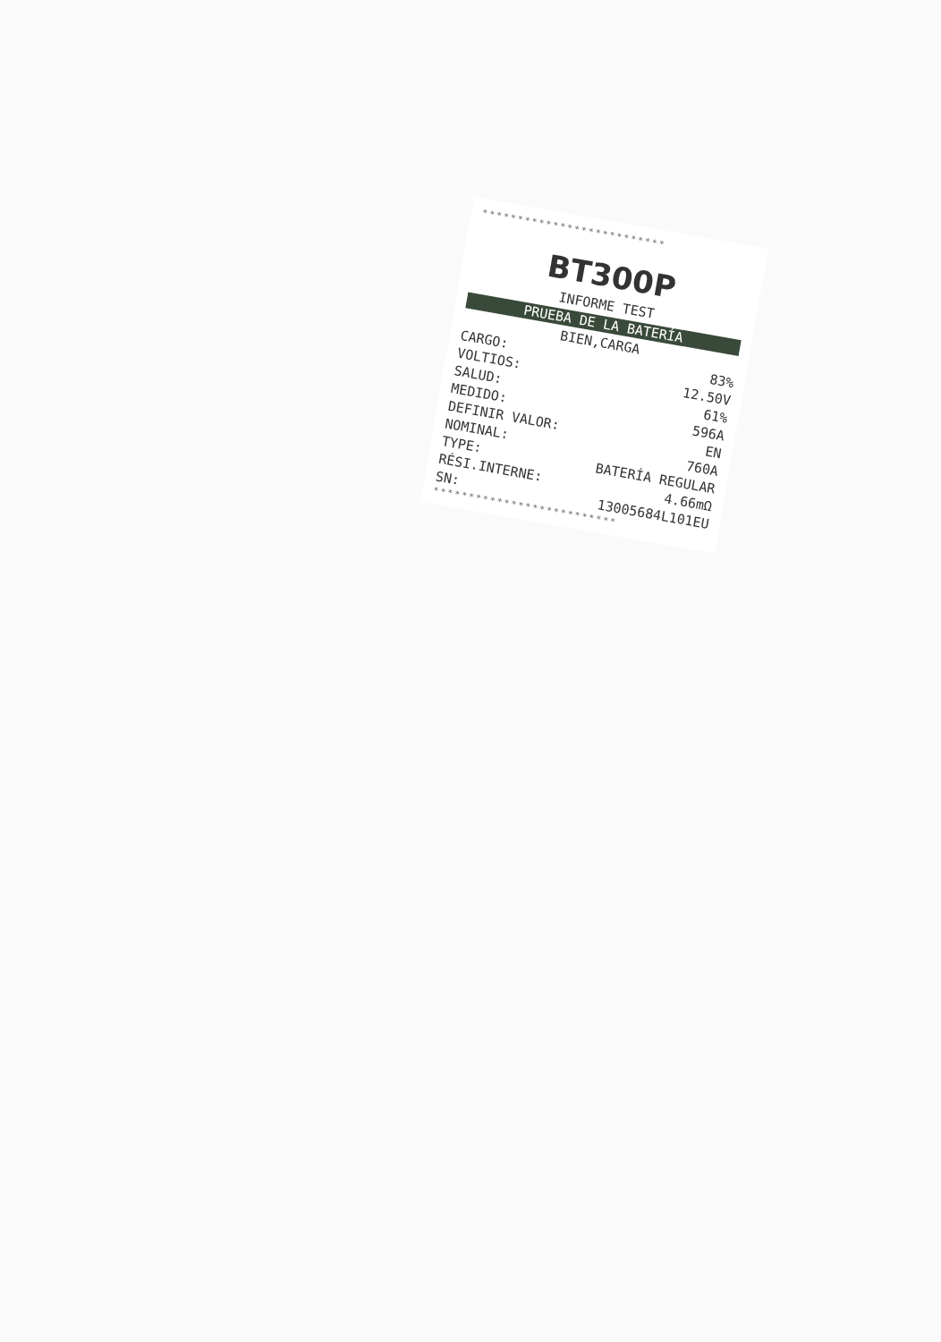**************************
BT300P
INFORME TEST
PRUEBA DE LA BATERÍA
BIEN,CARGA
CARGO: 83%
VOLTIOS: 12.50V
SALUD: 61%
MEDIDO: 596A
DEFINIR VALOR: EN
NOMINAL: 760A
TYPE: BATERÍA REGULAR
RÉSI.INTERNE: 4.66mΩ
SN: 13005684L101EU
**************************